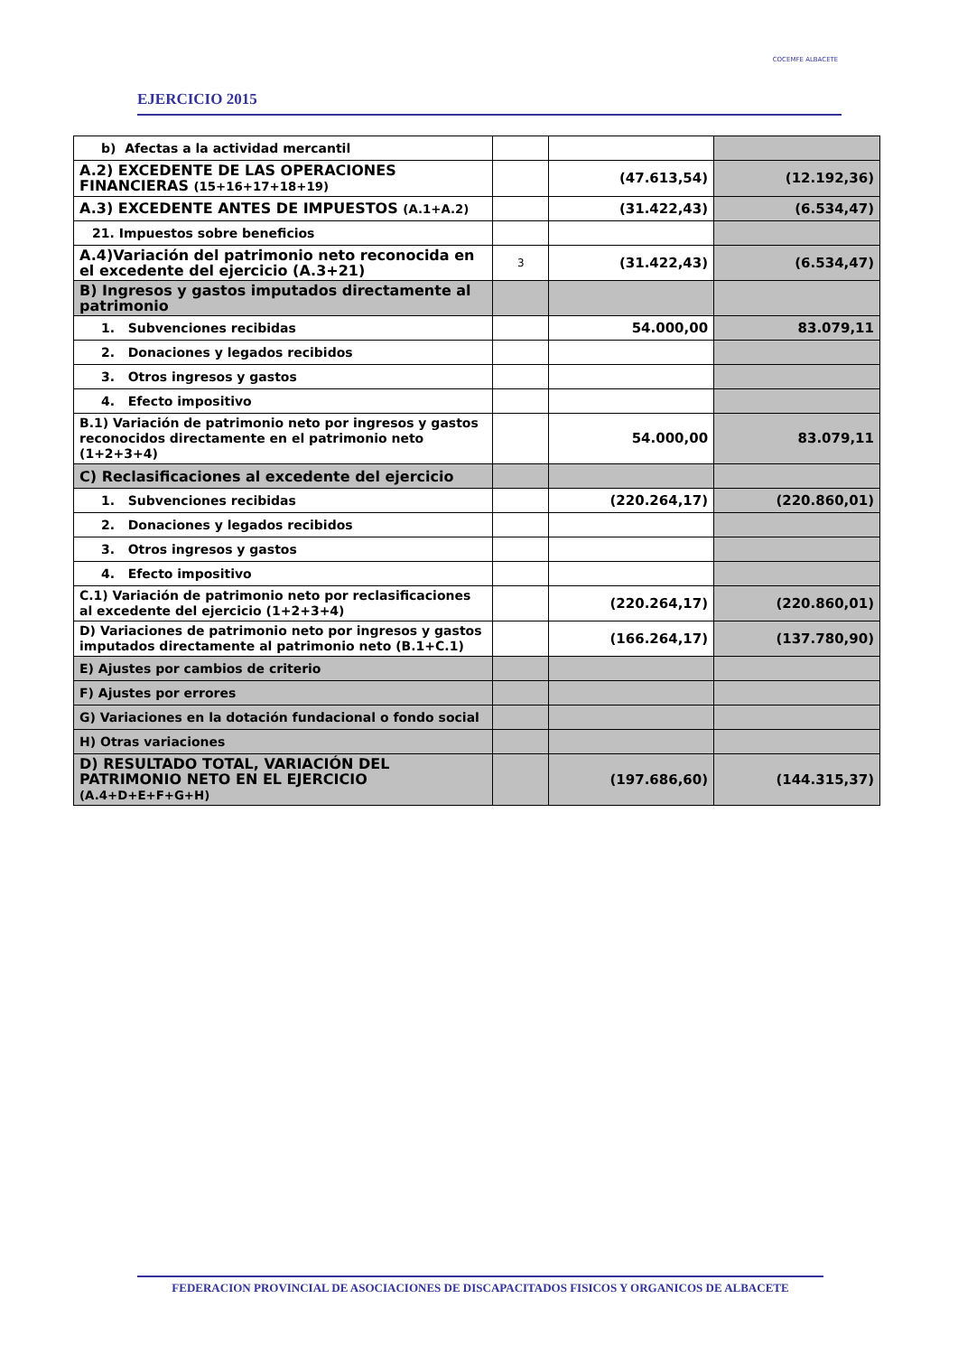EJERCICIO 2015
COCEMFE ALBACETE
| b) Afectas a la actividad mercantil | | | |
| A.2) EXCEDENTE DE LAS OPERACIONES FINANCIERAS (15+16+17+18+19) | | (47.613,54) | (12.192,36) |
| A.3) EXCEDENTE ANTES DE IMPUESTOS (A.1+A.2) | | (31.422,43) | (6.534,47) |
| 21. Impuestos sobre beneficios | | | |
| A.4)Variación del patrimonio neto reconocida en el excedente del ejercicio (A.3+21) | 3 | (31.422,43) | (6.534,47) |
| B) Ingresos y gastos imputados directamente al patrimonio | | | |
| 1. Subvenciones recibidas | | 54.000,00 | 83.079,11 |
| 2. Donaciones y legados recibidos | | | |
| 3. Otros ingresos y gastos | | | |
| 4. Efecto impositivo | | | |
| B.1) Variación de patrimonio neto por ingresos y gastos reconocidos directamente en el patrimonio neto (1+2+3+4) | | 54.000,00 | 83.079,11 |
| C) Reclasificaciones al excedente del ejercicio | | | |
| 1. Subvenciones recibidas | | (220.264,17) | (220.860,01) |
| 2. Donaciones y legados recibidos | | | |
| 3. Otros ingresos y gastos | | | |
| 4. Efecto impositivo | | | |
| C.1) Variación de patrimonio neto por reclasificaciones al excedente del ejercicio (1+2+3+4) | | (220.264,17) | (220.860,01) |
| D) Variaciones de patrimonio neto por ingresos y gastos imputados directamente al patrimonio neto (B.1+C.1) | | (166.264,17) | (137.780,90) |
| E) Ajustes por cambios de criterio | | | |
| F) Ajustes por errores | | | |
| G) Variaciones en la dotación fundacional o fondo social | | | |
| H) Otras variaciones | | | |
| D) RESULTADO TOTAL, VARIACIÓN DEL PATRIMONIO NETO EN EL EJERCICIO (A.4+D+E+F+G+H) | | (197.686,60) | (144.315,37) |
FEDERACION PROVINCIAL DE ASOCIACIONES DE DISCAPACITADOS FISICOS Y ORGANICOS DE ALBACETE